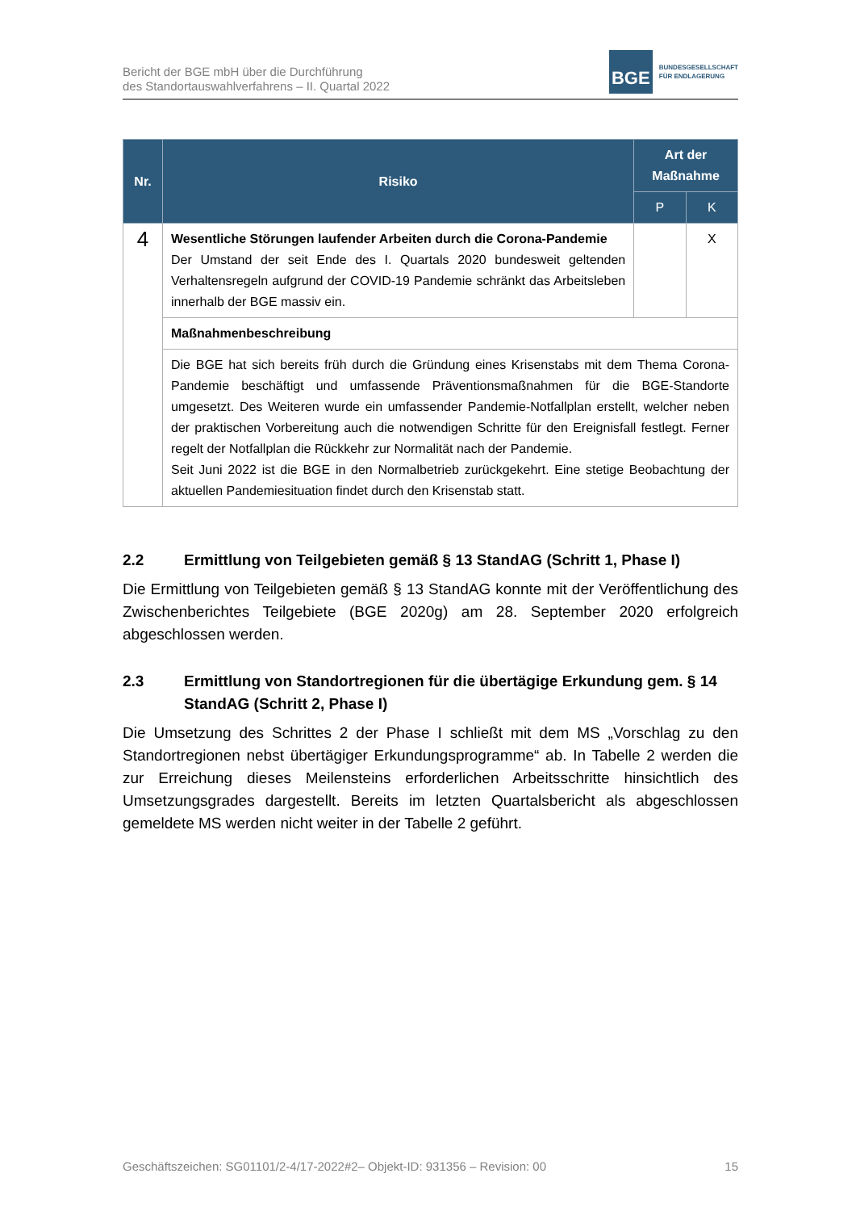Bericht der BGE mbH über die Durchführung
des Standortauswahlverfahrens – II. Quartal 2022
BGE
BUNDESGESELLSCHAFT
FÜR ENDLAGERUNG
| Nr. | Risiko | Art der Maßnahme | |
| --- | --- | --- | --- |
| | | P | K |
| 4 | Wesentliche Störungen laufender Arbeiten durch die Corona-Pandemie Der Umstand der seit Ende des I. Quartals 2020 bundesweit geltenden Verhaltensregeln aufgrund der COVID-19 Pandemie schränkt das Arbeitsleben innerhalb der BGE massiv ein. | | X |
| | Maßnahmenbeschreibung | | |
| | Die BGE hat sich bereits früh durch die Gründung eines Krisenstabs mit dem Thema Corona-Pandemie beschäftigt und umfassende Präventionsmaßnahmen für die BGE-Standorte umgesetzt. Des Weiteren wurde ein umfassender Pandemie-Notfallplan erstellt, welcher neben der praktischen Vorbereitung auch die notwendigen Schritte für den Ereignisfall festlegt. Ferner regelt der Notfallplan die Rückkehr zur Normalität nach der Pandemie. Seit Juni 2022 ist die BGE in den Normalbetrieb zurückgekehrt. Eine stetige Beobachtung der aktuellen Pandemiesituation findet durch den Krisenstab statt. | | |
2.2 Ermittlung von Teilgebieten gemäß § 13 StandAG (Schritt 1, Phase I)
Die Ermittlung von Teilgebieten gemäß § 13 StandAG konnte mit der Veröffentlichung des Zwischenberichtes Teilgebiete (BGE 2020g) am 28. September 2020 erfolgreich abgeschlossen werden.
2.3 Ermittlung von Standortregionen für die übertägige Erkundung gem. § 14 StandAG (Schritt 2, Phase I)
Die Umsetzung des Schrittes 2 der Phase I schließt mit dem MS „Vorschlag zu den Standortregionen nebst übertägiger Erkundungsprogramme“ ab. In Tabelle 2 werden die zur Erreichung dieses Meilensteins erforderlichen Arbeitsschritte hinsichtlich des Umsetzungsgrades dargestellt. Bereits im letzten Quartalsbericht als abgeschlossen gemeldete MS werden nicht weiter in der Tabelle 2 geführt.
Geschäftszeichen: SG01101/2-4/17-2022#2– Objekt-ID: 931356 – Revision: 00 15